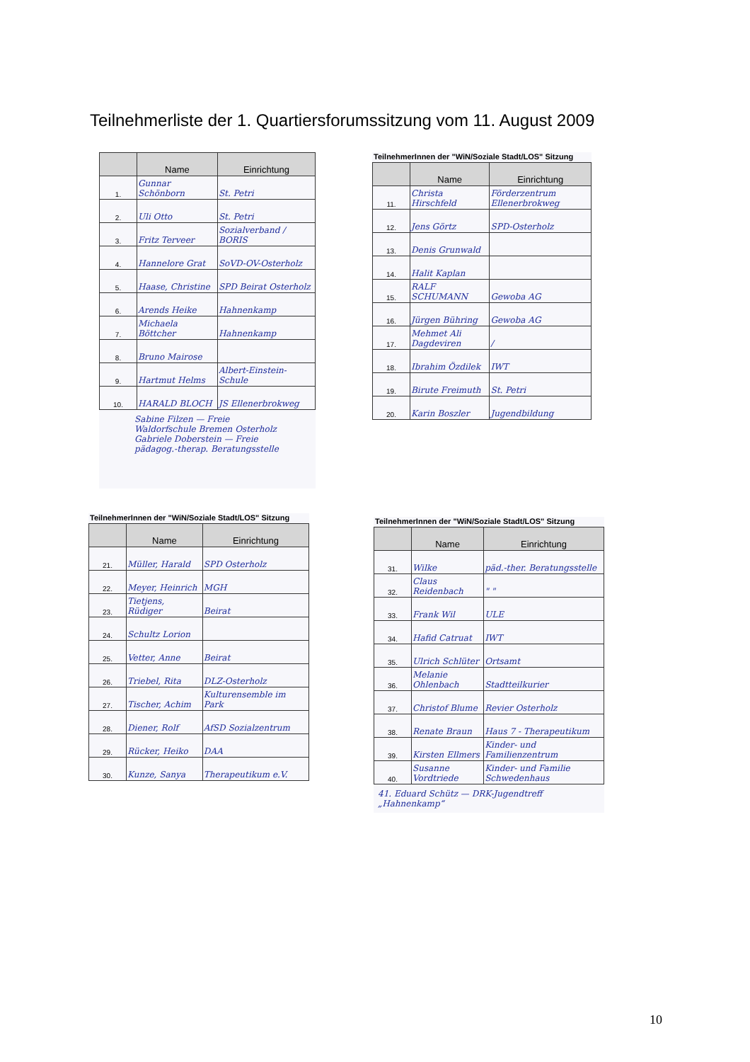Teilnehmerliste der 1. Quartiersforumssitzung vom 11. August 2009
| | Name | Einrichtung |
| --- | --- | --- |
| 1. | Gunnar Schönborn | St. Petri |
| 2. | Uli Otto | St. Petri |
| 3. | Fritz Terveer | Sozialverband / BORIS |
| 4. | Hannelore Grat | SoVD-OV-Osterholz |
| 5. | Haase, Christine | SPD Beirat Osterholz |
| 6. | Arends Heike | Hahnenkamp |
| 7. | Michaela Böttcher | Hahnenkamp |
| 8. | Bruno Mairose | |
| 9. | Hartmut Helms | Albert-Einstein-Schule |
| 10. | HARALD BLOCH | JS Ellenerbrokweg |
Sabine Filzen — Freie Waldorfschule Bremen Osterholz
Gabriele Doberstein — Freie pädagog.-therap. Beratungsstelle
TeilnehmerInnen der "WiN/Soziale Stadt/LOS" Sitzung
| | Name | Einrichtung |
| --- | --- | --- |
| 11. | Christa Hirschfeld | Förderzentrum Ellenerbrokweg |
| 12. | Jens Görtz | SPD-Osterholz |
| 13. | Denis Grunwald | |
| 14. | Halit Kaplan | |
| 15. | RALF SCHUMANN | Gewoba AG |
| 16. | Jürgen Bühring | Gewoba AG |
| 17. | Mehmet Ali Dagdeviren | / |
| 18. | Ibrahim Özdilek | IWT |
| 19. | Birute Freimuth | St. Petri |
| 20. | Karin Boszler | Jugendbildung |
TeilnehmerInnen der "WiN/Soziale Stadt/LOS" Sitzung
| | Name | Einrichtung |
| --- | --- | --- |
| 21. | Müller, Harald | SPD Osterholz |
| 22. | Meyer, Heinrich | MGH |
| 23. | Tietjens, Rüdiger | Beirat |
| 24. | Schultz Lorion | |
| 25. | Vetter, Anne | Beirat |
| 26. | Triebel, Rita | DLZ-Osterholz |
| 27. | Tischer, Achim | Kulturensemble im Park |
| 28. | Diener, Rolf | AfSD Sozialzentrum |
| 29. | Rücker, Heiko | DAA |
| 30. | Kunze, Sanya | Therapeutikum e.V. |
TeilnehmerInnen der "WiN/Soziale Stadt/LOS" Sitzung
| | Name | Einrichtung |
| --- | --- | --- |
| 31. | Wilke | päd.-ther. Beratungsstelle |
| 32. | Claus Reidenbach | " " |
| 33. | Frank Wil | ULE |
| 34. | Hafid Catruat | IWT |
| 35. | Ulrich Schlüter | Ortsamt |
| 36. | Melanie Ohlenbach | Stadtteilkurier |
| 37. | Christof Blume | Revier Osterholz |
| 38. | Renate Braun | Haus 7 - Therapeutikum |
| 39. | Kirsten Ellmers | Kinder- und Familienzentrum |
| 40. | Susanne Vordtriede | Kinder- und Familie Schwedenhaus |
41. Eduard Schütz — DRK-Jugendtreff „Hahnenkamp“
10